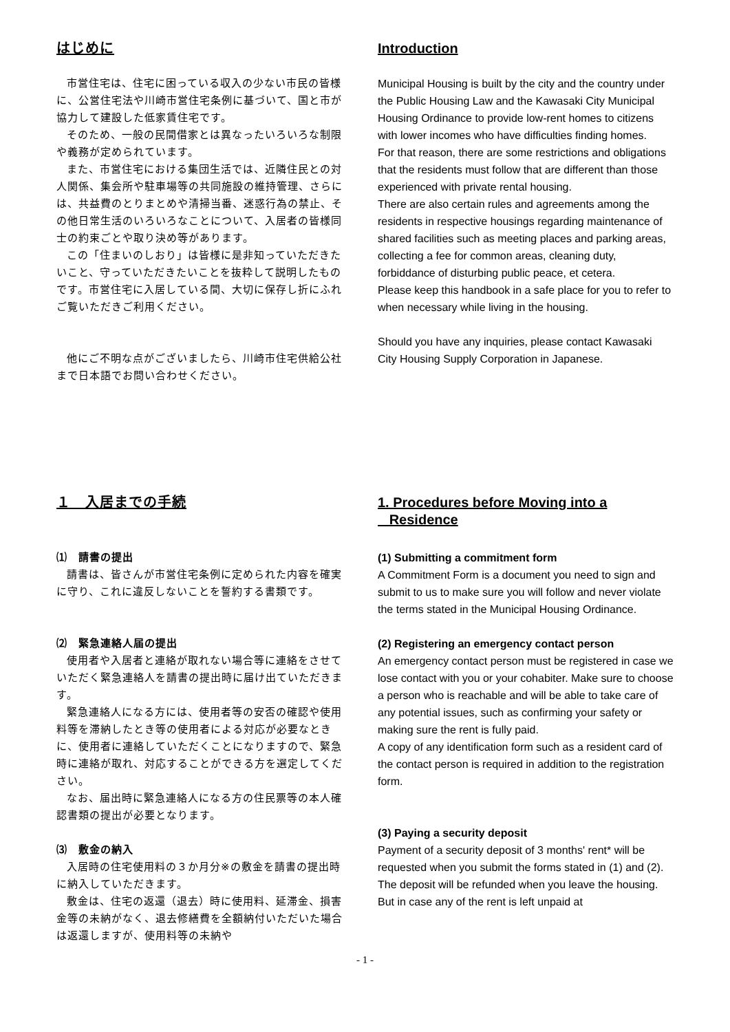はじめに
市営住宅は、住宅に困っている収入の少ない市民の皆様に、公営住宅法や川崎市営住宅条例に基づいて、国と市が協力して建設した低家賃住宅です。
そのため、一般の民間借家とは異なったいろいろな制限や義務が定められています。
また、市営住宅における集団生活では、近隣住民との対人関係、集会所や駐車場等の共同施設の維持管理、さらには、共益費のとりまとめや清掃当番、迷惑行為の禁止、その他日常生活のいろいろなことについて、入居者の皆様同士の約束ごとや取り決め等があります。
この「住まいのしおり」は皆様に是非知っていただきたいこと、守っていただきたいことを抜粋して説明したものです。市営住宅に入居している間、大切に保存し折にふれご覧いただきご利用ください。
他にご不明な点がございましたら、川崎市住宅供給公社まで日本語でお問い合わせください。
Introduction
Municipal Housing is built by the city and the country under the Public Housing Law and the Kawasaki City Municipal Housing Ordinance to provide low-rent homes to citizens with lower incomes who have difficulties finding homes.
For that reason, there are some restrictions and obligations that the residents must follow that are different than those experienced with private rental housing.
There are also certain rules and agreements among the residents in respective housings regarding maintenance of shared facilities such as meeting places and parking areas, collecting a fee for common areas, cleaning duty, forbiddance of disturbing public peace, et cetera.
Please keep this handbook in a safe place for you to refer to when necessary while living in the housing.
Should you have any inquiries, please contact Kawasaki City Housing Supply Corporation in Japanese.
１　入居までの手続
⑴　請書の提出
請書は、皆さんが市営住宅条例に定められた内容を確実に守り、これに違反しないことを誓約する書類です。
⑵　緊急連絡人届の提出
使用者や入居者と連絡が取れない場合等に連絡をさせていただく緊急連絡人を請書の提出時に届け出ていただきます。
緊急連絡人になる方には、使用者等の安否の確認や使用料等を滞納したとき等の使用者による対応が必要なときに、使用者に連絡していただくことになりますので、緊急時に連絡が取れ、対応することができる方を選定してください。
なお、届出時に緊急連絡人になる方の住民票等の本人確認書類の提出が必要となります。
⑶　敷金の納入
入居時の住宅使用料の３か月分※の敷金を請書の提出時に納入していただきます。
敷金は、住宅の返還（退去）時に使用料、延滞金、損害金等の未納がなく、退去修繕費を全額納付いただいた場合は返還しますが、使用料等の未納や
1. Procedures before Moving into a
Residence
(1) Submitting a commitment form
A Commitment Form is a document you need to sign and submit to us to make sure you will follow and never violate the terms stated in the Municipal Housing Ordinance.
(2) Registering an emergency contact person
An emergency contact person must be registered in case we lose contact with you or your cohabiter. Make sure to choose a person who is reachable and will be able to take care of any potential issues, such as confirming your safety or making sure the rent is fully paid.
A copy of any identification form such as a resident card of the contact person is required in addition to the registration form.
(3) Paying a security deposit
Payment of a security deposit of 3 months' rent* will be requested when you submit the forms stated in (1) and (2).
The deposit will be refunded when you leave the housing. But in case any of the rent is left unpaid at
- 1 -